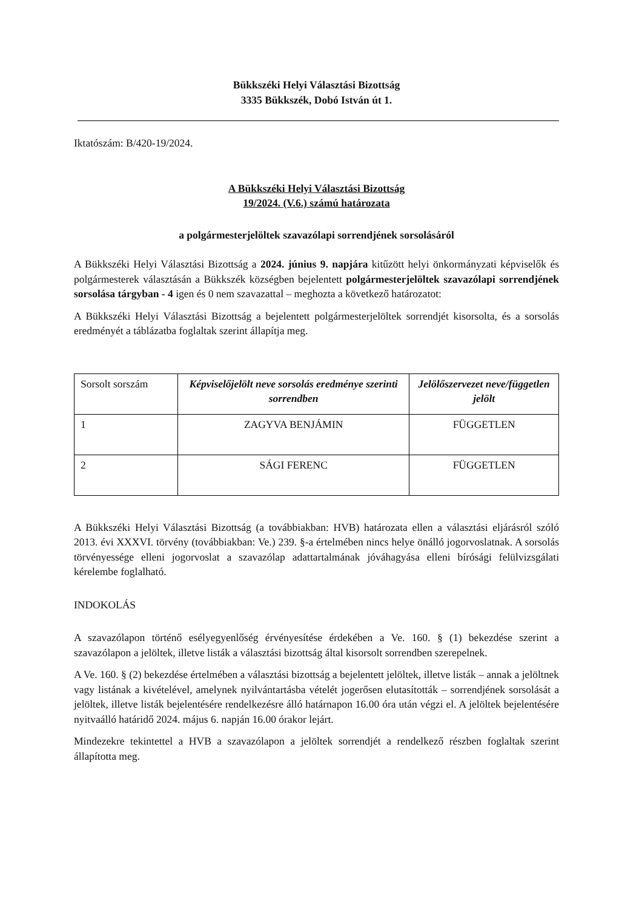Bükkszéki Helyi Választási Bizottság
3335 Bükkszék, Dobó István út 1.
Iktatószám: B/420-19/2024.
A Bükkszéki Helyi Választási Bizottság
19/2024. (V.6.) számú határozata
a polgármesterjelöltek szavazólapi sorrendjének sorsolásáról
A Bükkszéki Helyi Választási Bizottság a 2024. június 9. napjára kitűzött helyi önkormányzati képviselők és polgármesterek választásán a Bükkszék községben bejelentett polgármesterjelöltek szavazólapi sorrendjének sorsolása tárgyban - 4 igen és 0 nem szavazattal – meghozta a következő határozatot:
A Bükkszéki Helyi Választási Bizottság a bejelentett polgármesterjelöltek sorrendjét kisorsolta, és a sorsolás eredményét a táblázatba foglaltak szerint állapítja meg.
| Sorsolt sorszám | Képviselőjelölt neve sorsolás eredménye szerinti sorrendben | Jelölőszervezet neve/független jelölt |
| --- | --- | --- |
| 1 | ZAGYVA BENJÁMIN | FÜGGETLEN |
| 2 | SÁGI FERENC | FÜGGETLEN |
A Bükkszéki Helyi Választási Bizottság (a továbbiakban: HVB) határozata ellen a választási eljárásról szóló 2013. évi XXXVI. törvény (továbbiakban: Ve.) 239. §-a értelmében nincs helye önálló jogorvoslatnak. A sorsolás törvényessége elleni jogorvoslat a szavazólap adattartalmának jóváhagyása elleni bírósági felülvizsgálati kérelembe foglalható.
INDOKOLÁS
A szavazólapon történő esélyegyenlőség érvényesítése érdekében a Ve. 160. § (1) bekezdése szerint a szavazólapon a jelöltek, illetve listák a választási bizottság által kisorsolt sorrendben szerepelnek.
A Ve. 160. § (2) bekezdése értelmében a választási bizottság a bejelentett jelöltek, illetve listák – annak a jelöltnek vagy listának a kivételével, amelynek nyilvántartásba vételét jogerősen elutasították – sorrendjének sorsolását a jelöltek, illetve listák bejelentésére rendelkezésre álló határnapon 16.00 óra után végzi el. A jelöltek bejelentésére nyitvaálló határidő 2024. május 6. napján 16.00 órakor lejárt.
Mindezekre tekintettel a HVB a szavazólapon a jelöltek sorrendjét a rendelkező részben foglaltak szerint állapította meg.